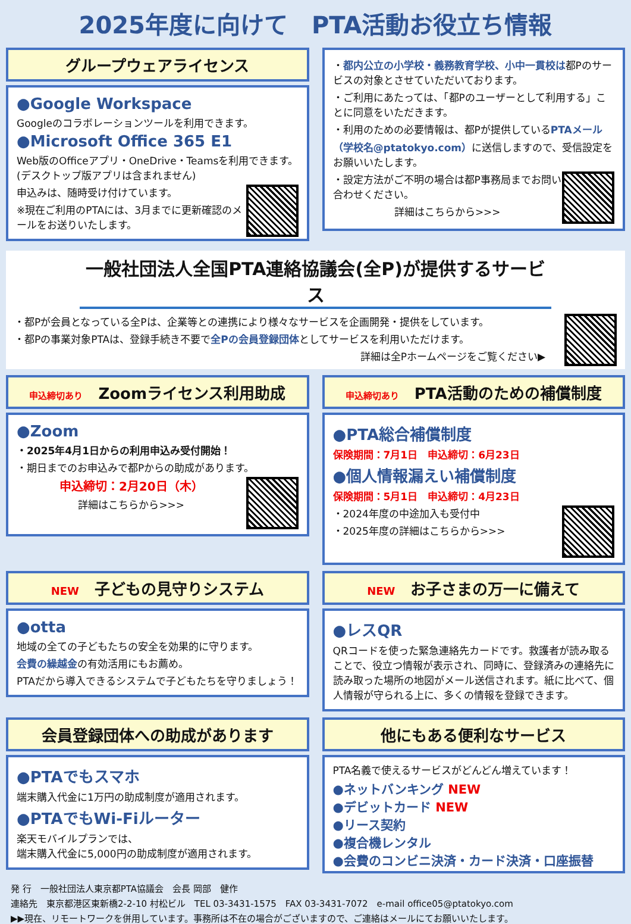2025年度に向けて　PTA活動お役立ち情報
グループウェアライセンス
●Google Workspace
Googleのコラボレーションツールを利用できます。
●Microsoft Office 365 E1
Web版のOfficeアプリ・OneDrive・Teamsを利用できます。(デスクトップ版アプリは含まれません)
申込みは、随時受け付けています。
※現在ご利用のPTAには、3月までに更新確認のメールをお送りいたします。
・都内公立の小学校・義務教育学校、小中一貫校は都Pのサービスの対象とさせていただいております。
・ご利用にあたっては、「都Pのユーザーとして利用する」ことに同意をいただきます。
・利用のための必要情報は、都Pが提供しているPTAメール（学校名@ptatokyo.com）に送信しますので、受信設定をお願いいたします。
・設定方法がご不明の場合は都P事務局までお問い合わせください。
詳細はこちらから>>>
一般社団法人全国PTA連絡協議会(全P)が提供するサービス
・都Pが会員となっている全Pは、企業等との連携により様々なサービスを企画開発・提供をしています。
・都Pの事業対象PTAは、登録手続き不要で全Pの会員登録団体としてサービスを利用いただけます。
詳細は全Pホームページをご覧ください▶
申込締切あり　Zoomライセンス利用助成
●Zoom
・2025年4月1日からの利用申込み受付開始！
・期日までのお申込みで都Pからの助成があります。
申込締切：2月20日（木）
詳細はこちらから>>>
申込締切あり　PTA活動のための補償制度
●PTA総合補償制度
保険期間：7月1日　申込締切：6月23日
●個人情報漏えい補償制度
保険期間：5月1日　申込締切：4月23日
・2024年度の中途加入も受付中
・2025年度の詳細はこちらから>>>
NEW　子どもの見守りシステム
●otta
地域の全ての子どもたちの安全を効果的に守ります。
会費の繰越金の有効活用にもお薦め。
PTAだから導入できるシステムで子どもたちを守りましょう！
NEW　お子さまの万一に備えて
●レスQR
QRコードを使った緊急連絡先カードです。救護者が読み取ることで、役立つ情報が表示され、同時に、登録済みの連絡先に読み取った場所の地図がメール送信されます。紙に比べて、個人情報が守られる上に、多くの情報を登録できます。
会員登録団体への助成があります
●PTAでもスマホ
端末購入代金に1万円の助成制度が適用されます。
●PTAでもWi-Fiルーター
楽天モバイルプランでは、
端末購入代金に5,000円の助成制度が適用されます。
他にもある便利なサービス
PTA名義で使えるサービスがどんどん増えています！
●ネットバンキング NEW
●デビットカード NEW
●リース契約
●複合機レンタル
●会費のコンビニ決済・カード決済・口座振替
発 行　一般社団法人東京都PTA協議会　会長 岡部　健作
連絡先　東京都港区東新橋2-2-10 村松ビル　TEL 03-3431-1575　FAX 03-3431-7072　e-mail office05@ptatokyo.com
▶▶現在、リモートワークを併用しています。事務所は不在の場合がございますので、ご連絡はメールにてお願いいたします。